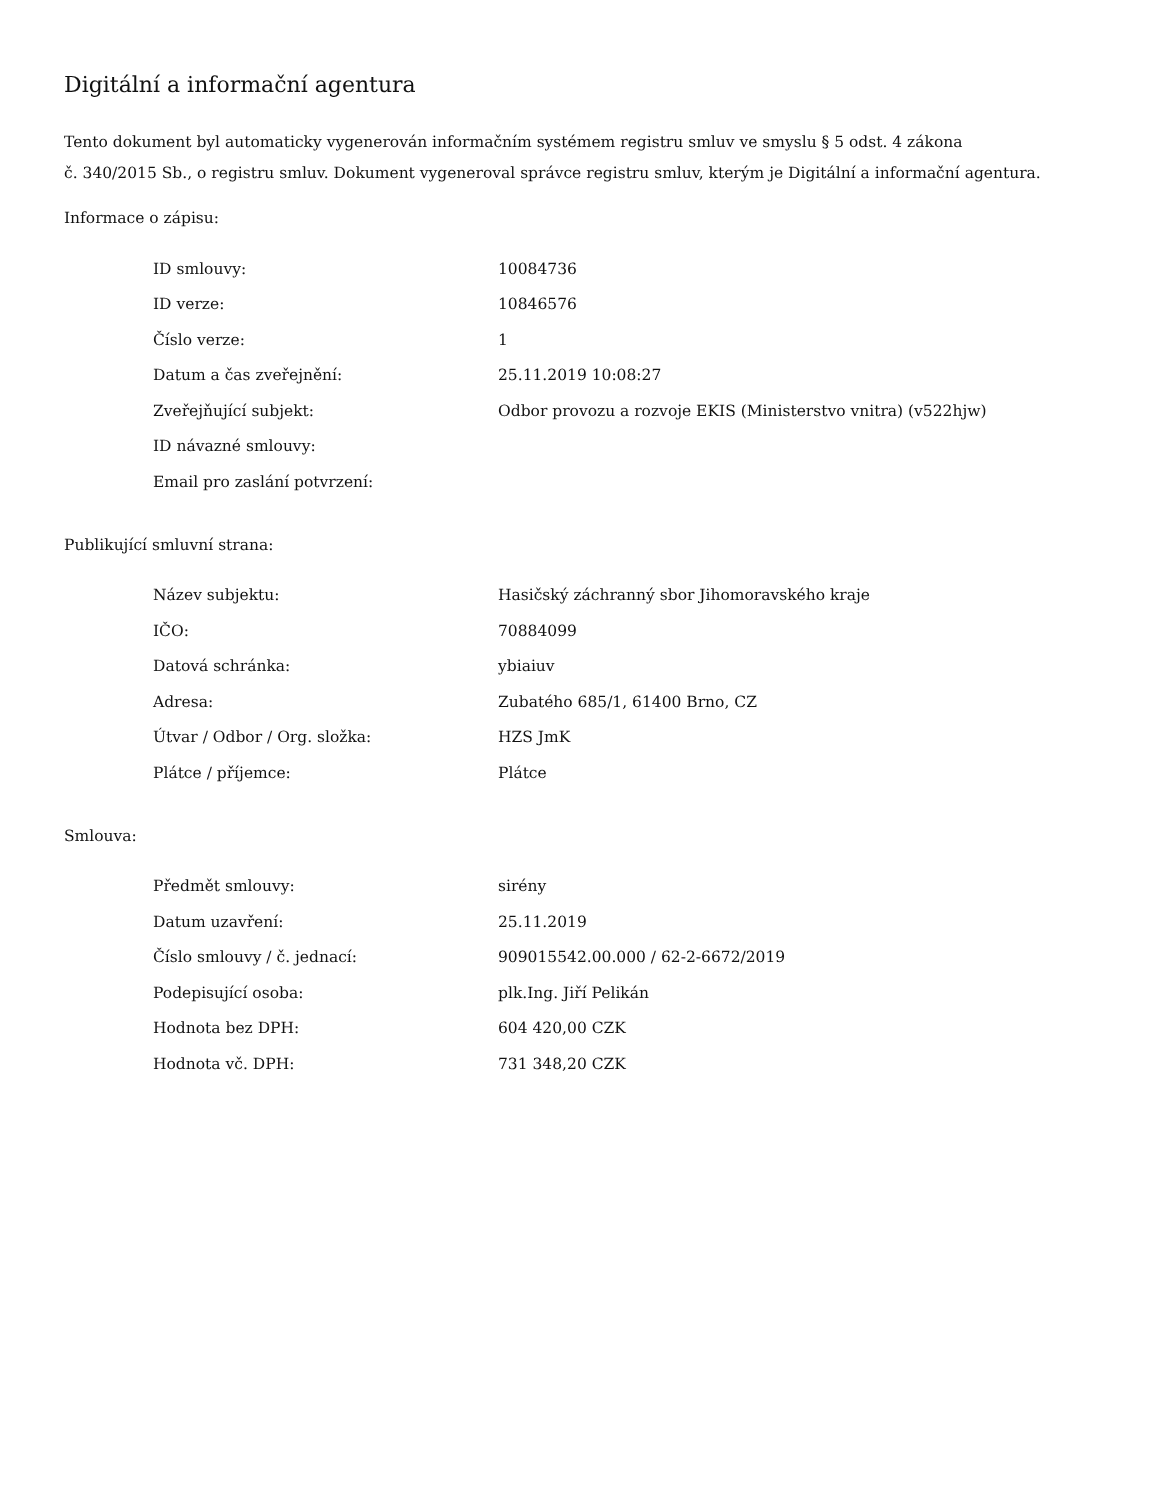Digitální a informační agentura
Tento dokument byl automaticky vygenerován informačním systémem registru smluv ve smyslu § 5 odst. 4 zákona
č. 340/2015 Sb., o registru smluv. Dokument vygeneroval správce registru smluv, kterým je Digitální a informační agentura.
Informace o zápisu:
| ID smlouvy: | 10084736 |
| ID verze: | 10846576 |
| Číslo verze: | 1 |
| Datum a čas zveřejnění: | 25.11.2019 10:08:27 |
| Zveřejňující subjekt: | Odbor provozu a rozvoje EKIS (Ministerstvo vnitra) (v522hjw) |
| ID návazné smlouvy: | |
| Email pro zaslání potvrzení: | |
Publikující smluvní strana:
| Název subjektu: | Hasičský záchranný sbor Jihomoravského kraje |
| IČO: | 70884099 |
| Datová schránka: | ybiaiuv |
| Adresa: | Zubatého 685/1, 61400 Brno, CZ |
| Útvar / Odbor / Org. složka: | HZS JmK |
| Plátce / příjemce: | Plátce |
Smlouva:
| Předmět smlouvy: | sirény |
| Datum uzavření: | 25.11.2019 |
| Číslo smlouvy / č. jednací: | 909015542.00.000 / 62-2-6672/2019 |
| Podepisující osoba: | plk.Ing. Jiří Pelikán |
| Hodnota bez DPH: | 604 420,00 CZK |
| Hodnota vč. DPH: | 731 348,20 CZK |